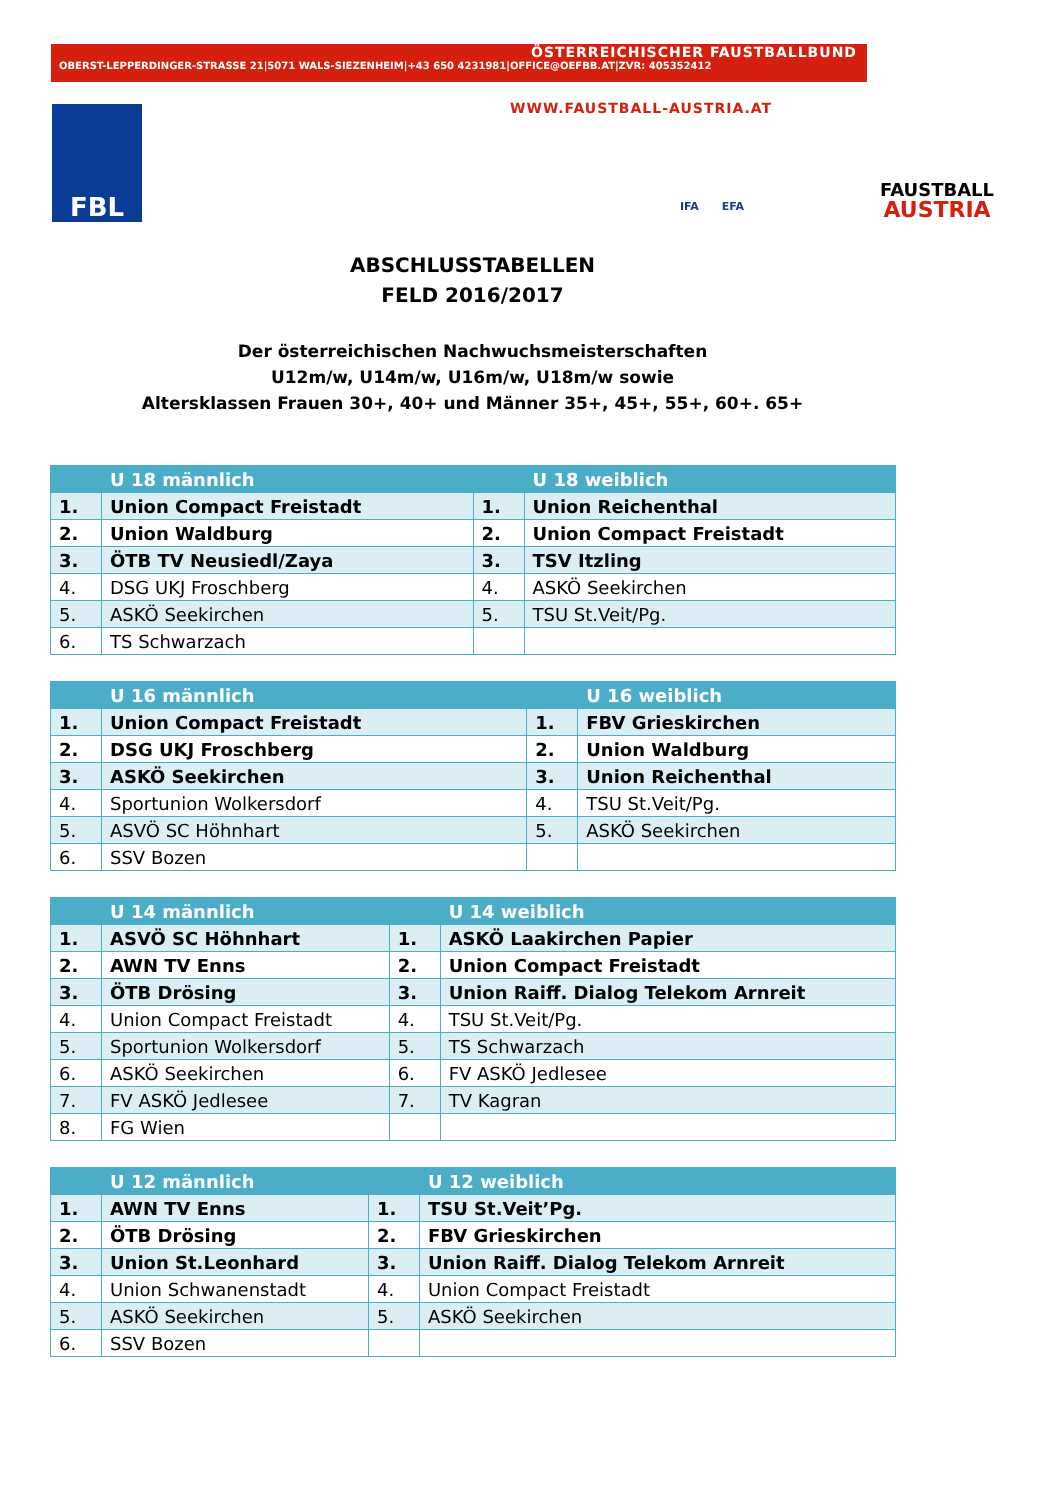ÖSTERREICHISCHER FAUSTBALLBUND
OBERST-LEPPERDINGER-STRASSE 21|5071 WALS-SIEZENHEIM|+43 650 4231981|OFFICE@OEFBB.AT|ZVR: 405352412
WWW.FAUSTBALL-AUSTRIA.AT
FBL
IFA EFA
FAUSTBALL
AUSTRIA
ABSCHLUSSTABELLEN
FELD 2016/2017
Der österreichischen Nachwuchsmeisterschaften
U12m/w, U14m/w, U16m/w, U18m/w sowie
Altersklassen Frauen 30+, 40+ und Männer 35+, 45+, 55+, 60+. 65+
| | U 18 männlich | | U 18 weiblich |
| 1. | Union Compact Freistadt | 1. | Union Reichenthal |
| 2. | Union Waldburg | 2. | Union Compact Freistadt |
| 3. | ÖTB TV Neusiedl/Zaya | 3. | TSV Itzling |
| 4. | DSG UKJ Froschberg | 4. | ASKÖ Seekirchen |
| 5. | ASKÖ Seekirchen | 5. | TSU St.Veit/Pg. |
| 6. | TS Schwarzach | | |
| | U 16 männlich | | U 16 weiblich |
| 1. | Union Compact Freistadt | 1. | FBV Grieskirchen |
| 2. | DSG UKJ Froschberg | 2. | Union Waldburg |
| 3. | ASKÖ Seekirchen | 3. | Union Reichenthal |
| 4. | Sportunion Wolkersdorf | 4. | TSU St.Veit/Pg. |
| 5. | ASVÖ SC Höhnhart | 5. | ASKÖ Seekirchen |
| 6. | SSV Bozen | | |
| | U 14 männlich | | U 14 weiblich |
| 1. | ASVÖ SC Höhnhart | 1. | ASKÖ Laakirchen Papier |
| 2. | AWN TV Enns | 2. | Union Compact Freistadt |
| 3. | ÖTB Drösing | 3. | Union Raiff. Dialog Telekom Arnreit |
| 4. | Union Compact Freistadt | 4. | TSU St.Veit/Pg. |
| 5. | Sportunion Wolkersdorf | 5. | TS Schwarzach |
| 6. | ASKÖ Seekirchen | 6. | FV ASKÖ Jedlesee |
| 7. | FV ASKÖ Jedlesee | 7. | TV Kagran |
| 8. | FG Wien | | |
| | U 12 männlich | | U 12 weiblich |
| 1. | AWN TV Enns | 1. | TSU St.Veit’Pg. |
| 2. | ÖTB Drösing | 2. | FBV Grieskirchen |
| 3. | Union St.Leonhard | 3. | Union Raiff. Dialog Telekom Arnreit |
| 4. | Union Schwanenstadt | 4. | Union Compact Freistadt |
| 5. | ASKÖ Seekirchen | 5. | ASKÖ Seekirchen |
| 6. | SSV Bozen | | |